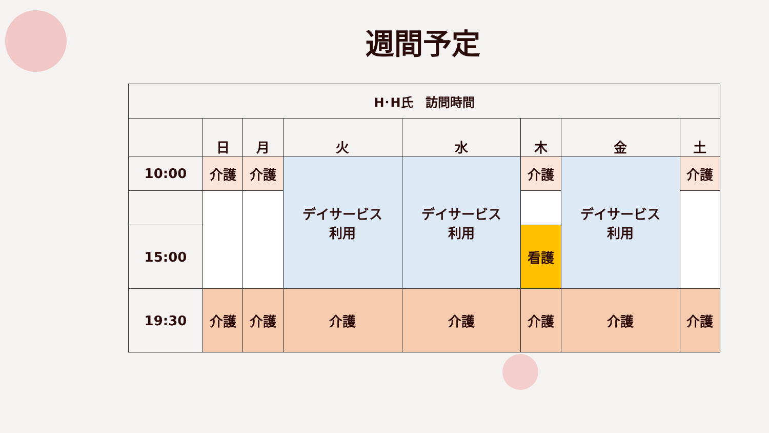週間予定
| H･H氏 訪問時間 | | | | | | | |
| --- | --- | --- | --- | --- | --- | --- | --- |
| | 日 | 月 | 火 | 水 | 木 | 金 | 土 |
| 10:00 | 介護 | 介護 | デイサービス 利用 | デイサービス 利用 | 介護 | デイサービス 利用 | 介護 |
| 15:00 | | | | | 看護 | | |
| 19:30 | 介護 | 介護 | 介護 | 介護 | 介護 | 介護 | 介護 |